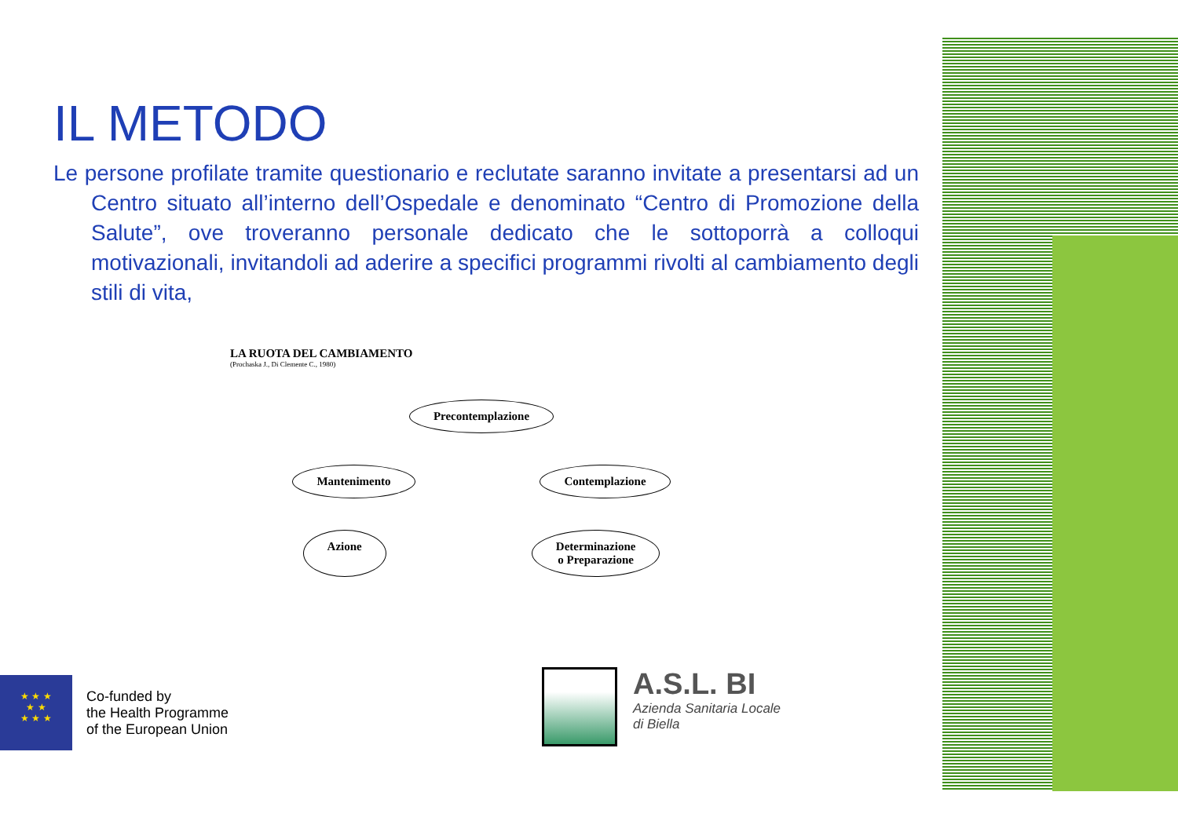IL METODO
Le persone profilate tramite questionario e reclutate saranno invitate a presentarsi ad un Centro situato all’interno dell’Ospedale e denominato “Centro di Promozione della Salute”, ove troveranno personale dedicato che le sottoporrà a colloqui motivazionali, invitandoli ad aderire a specifici programmi rivolti al cambiamento degli stili di vita,
LA RUOTA DEL CAMBIAMENTO
(Prochaska J., Di Clemente C., 1980)
Precontemplazione
Mantenimento Contemplazione
Azione Determinazione
o Preparazione
★ ★ ★
★ ★
★ ★ ★
Co-funded by
the Health Programme
of the European Union
A.S.L. BI
Azienda Sanitaria Locale
di Biella